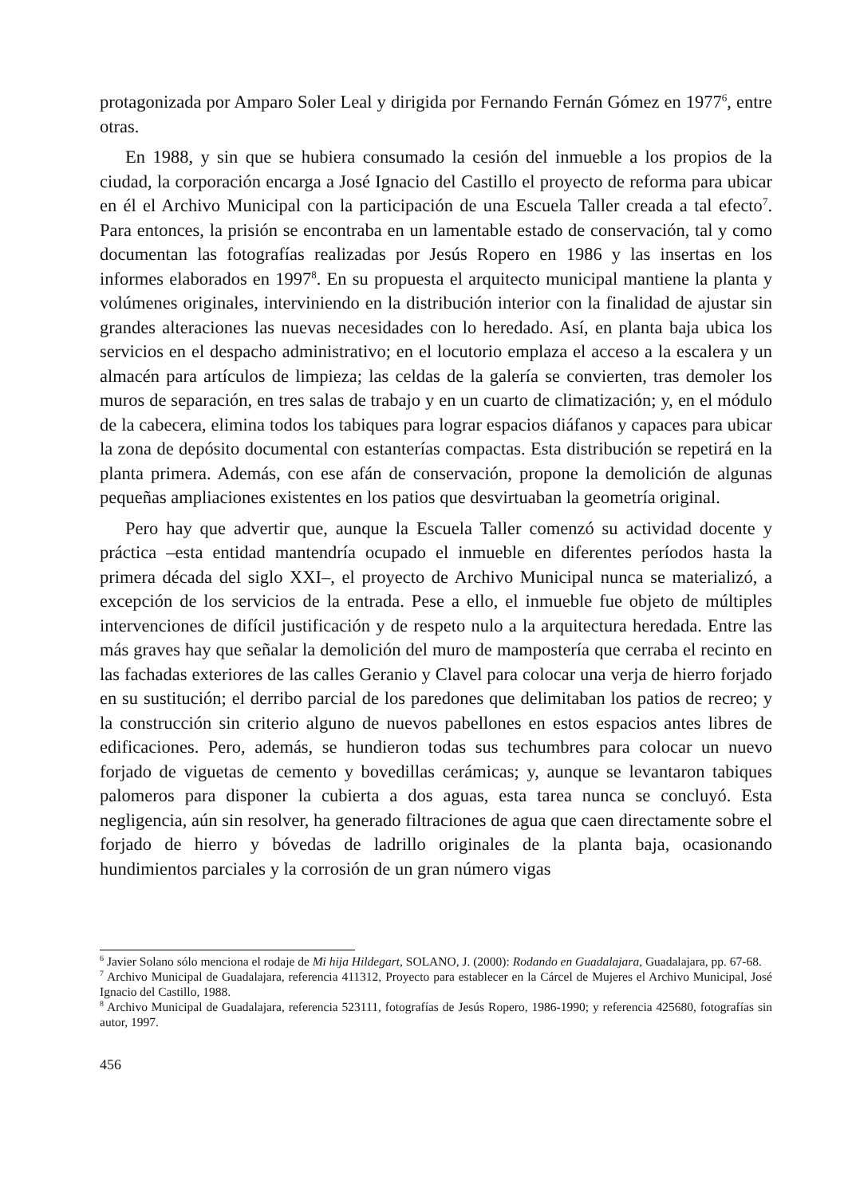protagonizada por Amparo Soler Leal y dirigida por Fernando Fernán Gómez en 1977<sup>6</sup>, entre otras.
En 1988, y sin que se hubiera consumado la cesión del inmueble a los propios de la ciudad, la corporación encarga a José Ignacio del Castillo el proyecto de reforma para ubicar en él el Archivo Municipal con la participación de una Escuela Taller creada a tal efecto<sup>7</sup>. Para entonces, la prisión se encontraba en un lamentable estado de conservación, tal y como documentan las fotografías realizadas por Jesús Ropero en 1986 y las insertas en los informes elaborados en 1997<sup>8</sup>. En su propuesta el arquitecto municipal mantiene la planta y volúmenes originales, interviniendo en la distribución interior con la finalidad de ajustar sin grandes alteraciones las nuevas necesidades con lo heredado. Así, en planta baja ubica los servicios en el despacho administrativo; en el locutorio emplaza el acceso a la escalera y un almacén para artículos de limpieza; las celdas de la galería se convierten, tras demoler los muros de separación, en tres salas de trabajo y en un cuarto de climatización; y, en el módulo de la cabecera, elimina todos los tabiques para lograr espacios diáfanos y capaces para ubicar la zona de depósito documental con estanterías compactas. Esta distribución se repetirá en la planta primera. Además, con ese afán de conservación, propone la demolición de algunas pequeñas ampliaciones existentes en los patios que desvirtuaban la geometría original.
Pero hay que advertir que, aunque la Escuela Taller comenzó su actividad docente y práctica –esta entidad mantendría ocupado el inmueble en diferentes períodos hasta la primera década del siglo XXI–, el proyecto de Archivo Municipal nunca se materializó, a excepción de los servicios de la entrada. Pese a ello, el inmueble fue objeto de múltiples intervenciones de difícil justificación y de respeto nulo a la arquitectura heredada. Entre las más graves hay que señalar la demolición del muro de mampostería que cerraba el recinto en las fachadas exteriores de las calles Geranio y Clavel para colocar una verja de hierro forjado en su sustitución; el derribo parcial de los paredones que delimitaban los patios de recreo; y la construcción sin criterio alguno de nuevos pabellones en estos espacios antes libres de edificaciones. Pero, además, se hundieron todas sus techumbres para colocar un nuevo forjado de viguetas de cemento y bovedillas cerámicas; y, aunque se levantaron tabiques palomeros para disponer la cubierta a dos aguas, esta tarea nunca se concluyó. Esta negligencia, aún sin resolver, ha generado filtraciones de agua que caen directamente sobre el forjado de hierro y bóvedas de ladrillo originales de la planta baja, ocasionando hundimientos parciales y la corrosión de un gran número vigas
<sup>6</sup> Javier Solano sólo menciona el rodaje de Mi hija Hildegart, SOLANO, J. (2000): Rodando en Guadalajara, Guadalajara, pp. 67-68.
<sup>7</sup> Archivo Municipal de Guadalajara, referencia 411312, Proyecto para establecer en la Cárcel de Mujeres el Archivo Municipal, José Ignacio del Castillo, 1988.
<sup>8</sup> Archivo Municipal de Guadalajara, referencia 523111, fotografías de Jesús Ropero, 1986-1990; y referencia 425680, fotografías sin autor, 1997.
456